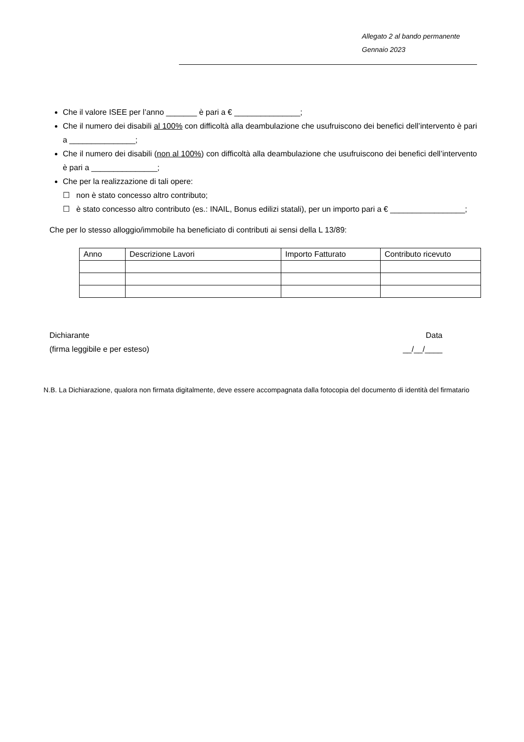Allegato 2 al bando permanente
Gennaio 2023
Che il valore ISEE per l’anno _______ è pari a € _______________;
Che il numero dei disabili al 100% con difficoltà alla deambulazione che usufruiscono dei benefici dell’intervento è pari a _______________;
Che il numero dei disabili (non al 100%) con difficoltà alla deambulazione che usufruiscono dei benefici dell’intervento è pari a _______________;
Che per la realizzazione di tali opere:
☐ non è stato concesso altro contributo;
☐ è stato concesso altro contributo (es.: INAIL, Bonus edilizi statali), per un importo pari a € _________________;
Che per lo stesso alloggio/immobile ha beneficiato di contributi ai sensi della L 13/89:
| Anno | Descrizione Lavori | Importo Fatturato | Contributo ricevuto |
Dichiarante
(firma leggibile e per esteso)
Data
__/__/____
N.B. La Dichiarazione, qualora non firmata digitalmente, deve essere accompagnata dalla fotocopia del documento di identità del firmatario